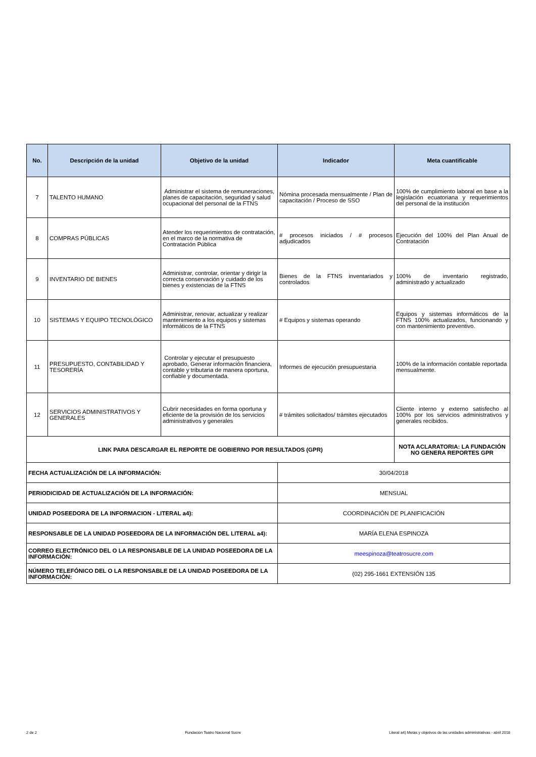| No. | Descripción de la unidad | Objetivo de la unidad | Indicador | Meta cuantificable |
| --- | --- | --- | --- | --- |
| 7 | TALENTO HUMANO | Administrar el sistema de remuneraciones, planes de capacitación, seguridad y salud ocupacional del personal de la FTNS | Nómina procesada mensualmente / Plan de capacitación / Proceso de SSO | 100% de cumplimiento laboral en base a la legislación ecuatoriana y requerimientos del personal de la institución |
| 8 | COMPRAS PÚBLICAS | Atender los requerimientos de contratación, en el marco de la normativa de Contratación Pública | # procesos iniciados / # procesos adjudicados | Ejecución del 100% del Plan Anual de Contratación |
| 9 | INVENTARIO DE BIENES | Administrar, controlar, orientar y dirigir la correcta conservación y cuidado de los bienes y existencias de la FTNS | Bienes de la FTNS inventariados y controlados | 100% de inventario registrado, administrado y actualizado |
| 10 | SISTEMAS Y EQUIPO TECNOLÓGICO | Administrar, renovar, actualizar y realizar mantenimiento a los equipos y sistemas informáticos de la FTNS | # Equipos y sistemas operando | Equipos y sistemas informáticos de la FTNS 100% actualizados, funcionando y con mantenimiento preventivo. |
| 11 | PRESUPUESTO, CONTABILIDAD Y TESORERÍA | Controlar y ejecutar el presupuesto aprobado, Generar información financiera, contable y tributaria de manera oportuna, confiable y documentada. | Informes de ejecución presupuestaria | 100% de la información contable reportada mensualmente. |
| 12 | SERVICIOS ADMINISTRATIVOS Y GENERALES | Cubrir necesidades en forma oportuna y eficiente de la provisión de los servicios administrativos y generales | # trámites solicitados/ trámites ejecutados | Cliente interno y externo satisfecho al 100% por los servicios administrativos y generales recibidos. |
| LINK PARA DESCARGAR EL REPORTE DE GOBIERNO POR RESULTADOS (GPR) | | | | NOTA ACLARATORIA: LA FUNDACIÓN NO GENERA REPORTES GPR |
| FECHA ACTUALIZACIÓN DE LA INFORMACIÓN: | | | 30/04/2018 | |
| PERIODICIDAD DE ACTUALIZACIÓN DE LA INFORMACIÓN: | | | MENSUAL | |
| UNIDAD POSEEDORA DE LA INFORMACION - LITERAL a4): | | | COORDINACIÓN DE PLANIFICACIÓN | |
| RESPONSABLE DE LA UNIDAD POSEEDORA DE LA INFORMACIÓN DEL LITERAL a4): | | | MARÍA ELENA ESPINOZA | |
| CORREO ELECTRÓNICO DEL O LA RESPONSABLE DE LA UNIDAD POSEEDORA DE LA INFORMACIÓN: | | | meespinoza@teatrosucre.com | |
| NÚMERO TELEFÓNICO DEL O LA RESPONSABLE DE LA UNIDAD POSEEDORA DE LA INFORMACIÓN: | | | (02) 295-1661 EXTENSIÓN 135 | |
2 de 2 Fundación Teatro Nacional Sucre Literal a4) Metas y objetivos de las unidades administrativas - abril 2018